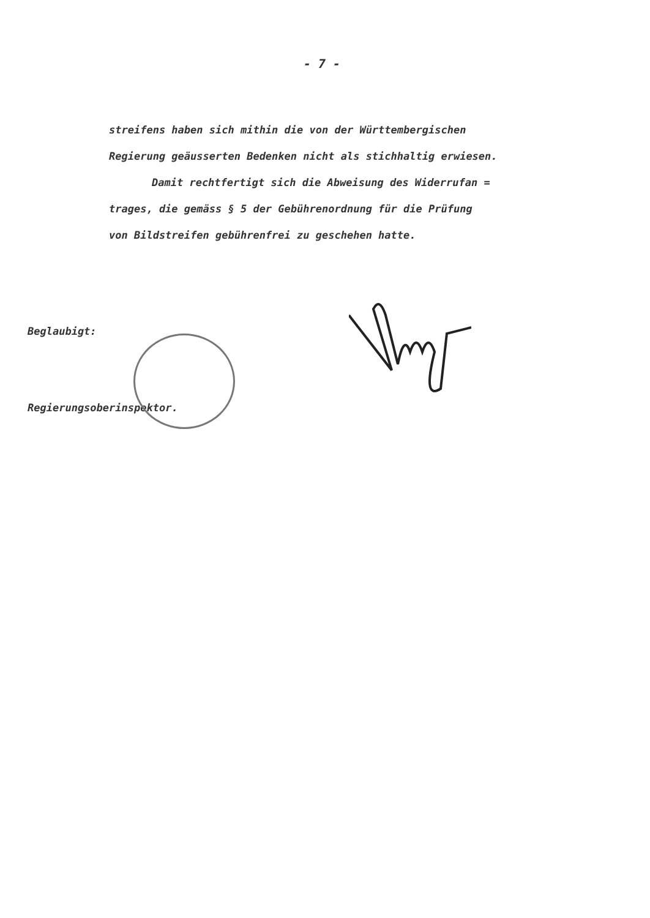- 7 -
streifens haben sich mithin die von der Württembergischen
Regierung geäusserten Bedenken nicht als stichhaltig erwiesen.
Damit rechtfertigt sich die Abweisung des Widerrufan =
trages, die gemäss § 5 der Gebührenordnung für die Prüfung
von Bildstreifen gebührenfrei zu geschehen hatte.
Beglaubigt:
Regierungsoberinspektor.